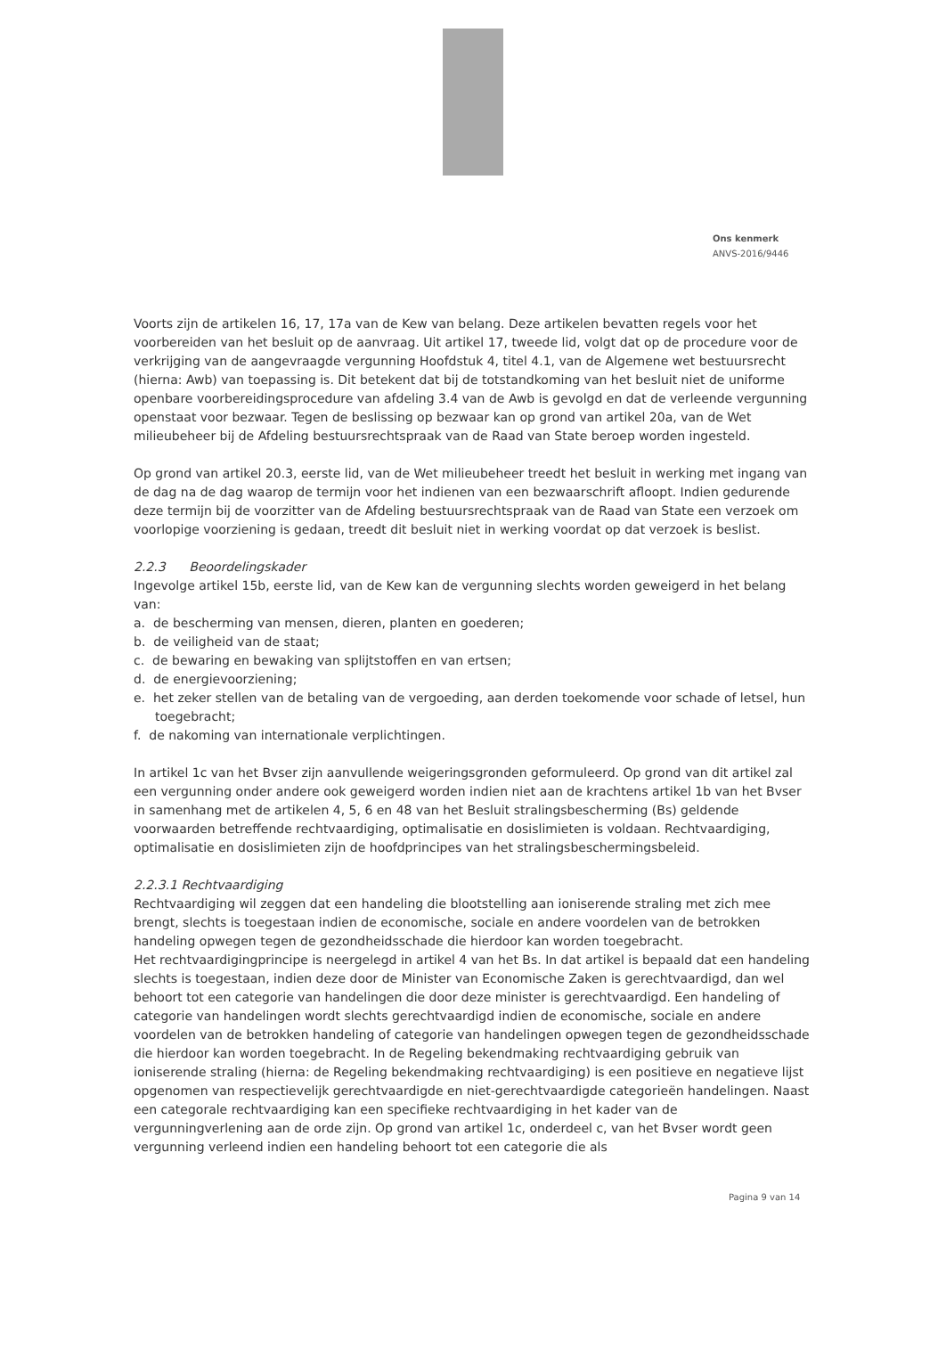Ons kenmerk
ANVS-2016/9446
Voorts zijn de artikelen 16, 17, 17a van de Kew van belang. Deze artikelen bevatten regels voor het voorbereiden van het besluit op de aanvraag. Uit artikel 17, tweede lid, volgt dat op de procedure voor de verkrijging van de aangevraagde vergunning Hoofdstuk 4, titel 4.1, van de Algemene wet bestuursrecht (hierna: Awb) van toepassing is. Dit betekent dat bij de totstandkoming van het besluit niet de uniforme openbare voorbereidingsprocedure van afdeling 3.4 van de Awb is gevolgd en dat de verleende vergunning openstaat voor bezwaar. Tegen de beslissing op bezwaar kan op grond van artikel 20a, van de Wet milieubeheer bij de Afdeling bestuursrechtspraak van de Raad van State beroep worden ingesteld.
Op grond van artikel 20.3, eerste lid, van de Wet milieubeheer treedt het besluit in werking met ingang van de dag na de dag waarop de termijn voor het indienen van een bezwaarschrift afloopt. Indien gedurende deze termijn bij de voorzitter van de Afdeling bestuursrechtspraak van de Raad van State een verzoek om voorlopige voorziening is gedaan, treedt dit besluit niet in werking voordat op dat verzoek is beslist.
2.2.3 Beoordelingskader
Ingevolge artikel 15b, eerste lid, van de Kew kan de vergunning slechts worden geweigerd in het belang van:
a. de bescherming van mensen, dieren, planten en goederen;
b. de veiligheid van de staat;
c. de bewaring en bewaking van splijtstoffen en van ertsen;
d. de energievoorziening;
e. het zeker stellen van de betaling van de vergoeding, aan derden toekomende voor schade of letsel, hun toegebracht;
f. de nakoming van internationale verplichtingen.
In artikel 1c van het Bvser zijn aanvullende weigeringsgronden geformuleerd. Op grond van dit artikel zal een vergunning onder andere ook geweigerd worden indien niet aan de krachtens artikel 1b van het Bvser in samenhang met de artikelen 4, 5, 6 en 48 van het Besluit stralingsbescherming (Bs) geldende voorwaarden betreffende rechtvaardiging, optimalisatie en dosislimieten is voldaan. Rechtvaardiging, optimalisatie en dosislimieten zijn de hoofdprincipes van het stralingsbeschermingsbeleid.
2.2.3.1 Rechtvaardiging
Rechtvaardiging wil zeggen dat een handeling die blootstelling aan ioniserende straling met zich mee brengt, slechts is toegestaan indien de economische, sociale en andere voordelen van de betrokken handeling opwegen tegen de gezondheidsschade die hierdoor kan worden toegebracht.
Het rechtvaardigingprincipe is neergelegd in artikel 4 van het Bs. In dat artikel is bepaald dat een handeling slechts is toegestaan, indien deze door de Minister van Economische Zaken is gerechtvaardigd, dan wel behoort tot een categorie van handelingen die door deze minister is gerechtvaardigd. Een handeling of categorie van handelingen wordt slechts gerechtvaardigd indien de economische, sociale en andere voordelen van de betrokken handeling of categorie van handelingen opwegen tegen de gezondheidsschade die hierdoor kan worden toegebracht. In de Regeling bekendmaking rechtvaardiging gebruik van ioniserende straling (hierna: de Regeling bekendmaking rechtvaardiging) is een positieve en negatieve lijst opgenomen van respectievelijk gerechtvaardigde en niet-gerechtvaardigde categorieën handelingen. Naast een categorale rechtvaardiging kan een specifieke rechtvaardiging in het kader van de vergunningverlening aan de orde zijn. Op grond van artikel 1c, onderdeel c, van het Bvser wordt geen vergunning verleend indien een handeling behoort tot een categorie die als
Pagina 9 van 14